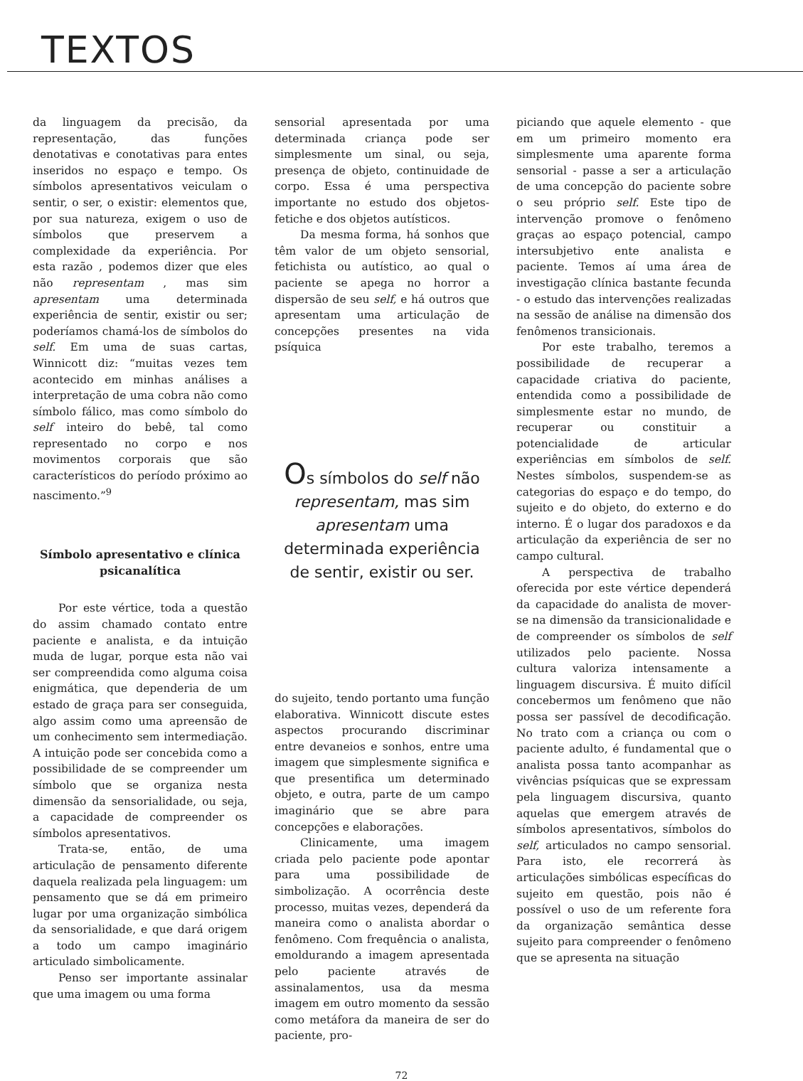TEXTOS
da linguagem da precisão, da representação, das funções denotativas e conotativas para entes inseridos no espaço e tempo. Os símbolos apresentativos veiculam o sentir, o ser, o existir: elementos que, por sua natureza, exigem o uso de símbolos que preservem a complexidade da experiência. Por esta razão , podemos dizer que eles não representam , mas sim apresentam uma determinada experiência de sentir, existir ou ser; poderíamos chamá-los de símbolos do self. Em uma de suas cartas, Winnicott diz: “muitas vezes tem acontecido em minhas análises a interpretação de uma cobra não como símbolo fálico, mas como símbolo do self inteiro do bebê, tal como representado no corpo e nos movimentos corporais que são característicos do período próximo ao nascimento.”<sup>9</sup>
Símbolo apresentativo e clínica psicanalítica
Por este vértice, toda a questão do assim chamado contato entre paciente e analista, e da intuição muda de lugar, porque esta não vai ser compreendida como alguma coisa enigmática, que dependeria de um estado de graça para ser conseguida, algo assim como uma apreensão de um conhecimento sem intermediação. A intuição pode ser concebida como a possibilidade de se compreender um símbolo que se organiza nesta dimensão da sensorialidade, ou seja, a capacidade de compreender os símbolos apresentativos.
Trata-se, então, de uma articulação de pensamento diferente daquela realizada pela linguagem: um pensamento que se dá em primeiro lugar por uma organização simbólica da sensorialidade, e que dará origem a todo um campo imaginário articulado simbolicamente.
Penso ser importante assinalar que uma imagem ou uma forma
sensorial apresentada por uma determinada criança pode ser simplesmente um sinal, ou seja, presença de objeto, continuidade de corpo. Essa é uma perspectiva importante no estudo dos objetos-fetiche e dos objetos autísticos.
Da mesma forma, há sonhos que têm valor de um objeto sensorial, fetichista ou autístico, ao qual o paciente se apega no horror a dispersão de seu self, e há outros que apresentam uma articulação de concepções presentes na vida psíquica
Os símbolos do self não representam, mas sim apresentam uma determinada experiência de sentir, existir ou ser.
do sujeito, tendo portanto uma função elaborativa. Winnicott discute estes aspectos procurando discriminar entre devaneios e sonhos, entre uma imagem que simplesmente significa e que presentifica um determinado objeto, e outra, parte de um campo imaginário que se abre para concepções e elaborações.
Clinicamente, uma imagem criada pelo paciente pode apontar para uma possibilidade de simbolização. A ocorrência deste processo, muitas vezes, dependerá da maneira como o analista abordar o fenômeno. Com frequência o analista, emoldurando a imagem apresentada pelo paciente através de assinalamentos, usa da mesma imagem em outro momento da sessão como metáfora da maneira de ser do paciente, pro-
piciando que aquele elemento - que em um primeiro momento era simplesmente uma aparente forma sensorial - passe a ser a articulação de uma concepção do paciente sobre o seu próprio self. Este tipo de intervenção promove o fenômeno graças ao espaço potencial, campo intersubjetivo ente analista e paciente. Temos aí uma área de investigação clínica bastante fecunda - o estudo das intervenções realizadas na sessão de análise na dimensão dos fenômenos transicionais.
Por este trabalho, teremos a possibilidade de recuperar a capacidade criativa do paciente, entendida como a possibilidade de simplesmente estar no mundo, de recuperar ou constituir a potencialidade de articular experiências em símbolos de self. Nestes símbolos, suspendem-se as categorias do espaço e do tempo, do sujeito e do objeto, do externo e do interno. É o lugar dos paradoxos e da articulação da experiência de ser no campo cultural.
A perspectiva de trabalho oferecida por este vértice dependerá da capacidade do analista de mover-se na dimensão da transicionalidade e de compreender os símbolos de self utilizados pelo paciente. Nossa cultura valoriza intensamente a linguagem discursiva. É muito difícil concebermos um fenômeno que não possa ser passível de decodificação. No trato com a criança ou com o paciente adulto, é fundamental que o analista possa tanto acompanhar as vivências psíquicas que se expressam pela linguagem discursiva, quanto aquelas que emergem através de símbolos apresentativos, símbolos do self, articulados no campo sensorial. Para isto, ele recorrerá às articulações simbólicas específicas do sujeito em questão, pois não é possível o uso de um referente fora da organização semântica desse sujeito para compreender o fenômeno que se apresenta na situação
72